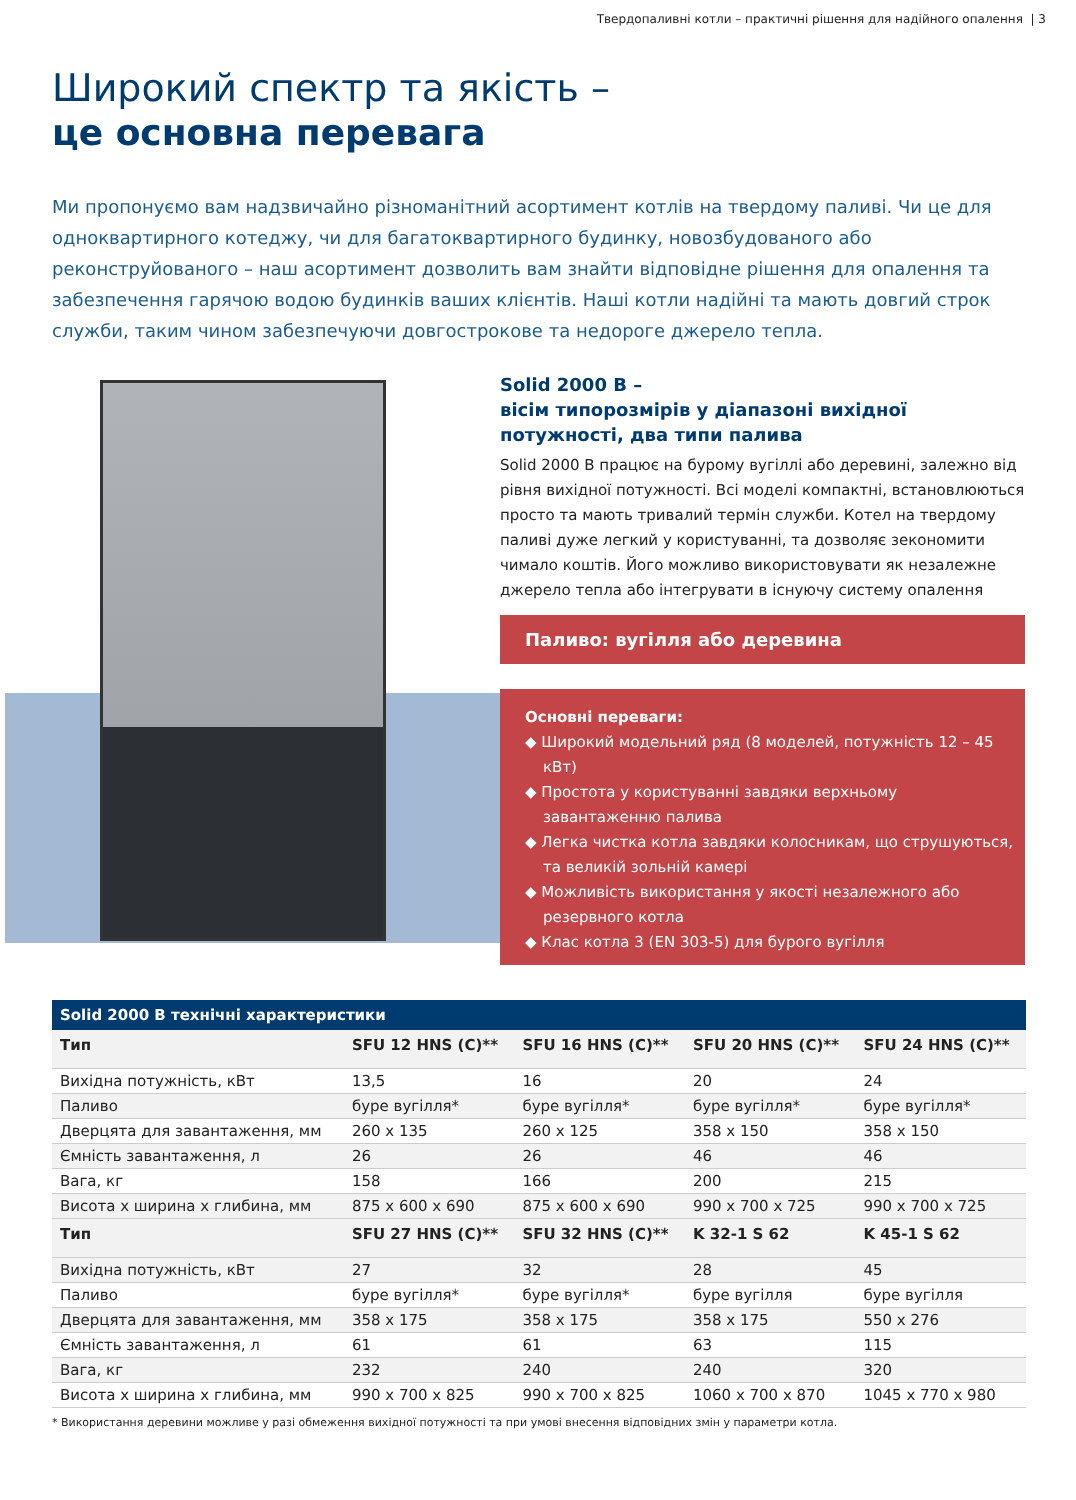Твердопаливні котли – практичні рішення для надійного опалення | 3
Широкий спектр та якість –
це основна перевага
Ми пропонуємо вам надзвичайно різноманітний асортимент котлів на твердому паливі. Чи це для однoквартирного котеджу, чи для багатоквартирного будинку, новозбудованого або реконструйованого – наш асортимент дозволить вам знайти відповідне рішення для опалення та забезпечення гарячою водою будинків ваших клієнтів. Наші котли надійні та мають довгий строк служби, таким чином забезпечуючи довгострокове та недороге джерело тепла.
Solid 2000 B –
вісім типорозмірів у діапазоні вихідної потужності, два типи палива
Solid 2000 B працює на бурому вугіллі або деревині, залежно від рівня вихідної потужності. Всі моделі компактні, встановлюються просто та мають тривалий термін служби. Котел на твердому паливі дуже легкий у користуванні, та дозволяє зекономити чимало коштів. Його можливо використовувати як незалежне джерело тепла або інтегрувати в існуючу систему опалення
Паливо: вугілля або деревина
Основні переваги:
◆ Широкий модельний ряд (8 моделей, потужність 12 – 45 кВт)
◆ Простота у користуванні завдяки верхньому завантаженню палива
◆ Легка чистка котла завдяки колосникам, що струшуються, та великій зольній камері
◆ Можливість використання у якості незалежного або резервного котла
◆ Клас котла 3 (EN 303-5) для бурого вугілля
Solid 2000 B технічні характеристики
| Тип | SFU 12 HNS (C)** | SFU 16 HNS (C)** | SFU 20 HNS (C)** | SFU 24 HNS (C)** |
| --- | --- | --- | --- | --- |
| Вихідна потужність, кВт | 13,5 | 16 | 20 | 24 |
| Паливо | буре вугілля* | буре вугілля* | буре вугілля* | буре вугілля* |
| Дверцята для завантаження, мм | 260 x 135 | 260 x 125 | 358 x 150 | 358 x 150 |
| Ємність завантаження, л | 26 | 26 | 46 | 46 |
| Вага, кг | 158 | 166 | 200 | 215 |
| Висота x ширина x глибина, мм | 875 x 600 x 690 | 875 x 600 x 690 | 990 x 700 x 725 | 990 x 700 x 725 |
| Тип | SFU 27 HNS (C)** | SFU 32 HNS (C)** | K 32-1 S 62 | K 45-1 S 62 |
| Вихідна потужність, кВт | 27 | 32 | 28 | 45 |
| Паливо | буре вугілля* | буре вугілля* | буре вугілля | буре вугілля |
| Дверцята для завантаження, мм | 358 x 175 | 358 x 175 | 358 x 175 | 550 x 276 |
| Ємність завантаження, л | 61 | 61 | 63 | 115 |
| Вага, кг | 232 | 240 | 240 | 320 |
| Висота x ширина x глибина, мм | 990 x 700 x 825 | 990 x 700 x 825 | 1060 x 700 x 870 | 1045 x 770 x 980 |
* Використання деревини можливе у разі обмеження вихідної потужності та при умові внесення відповідних змін у параметри котла.